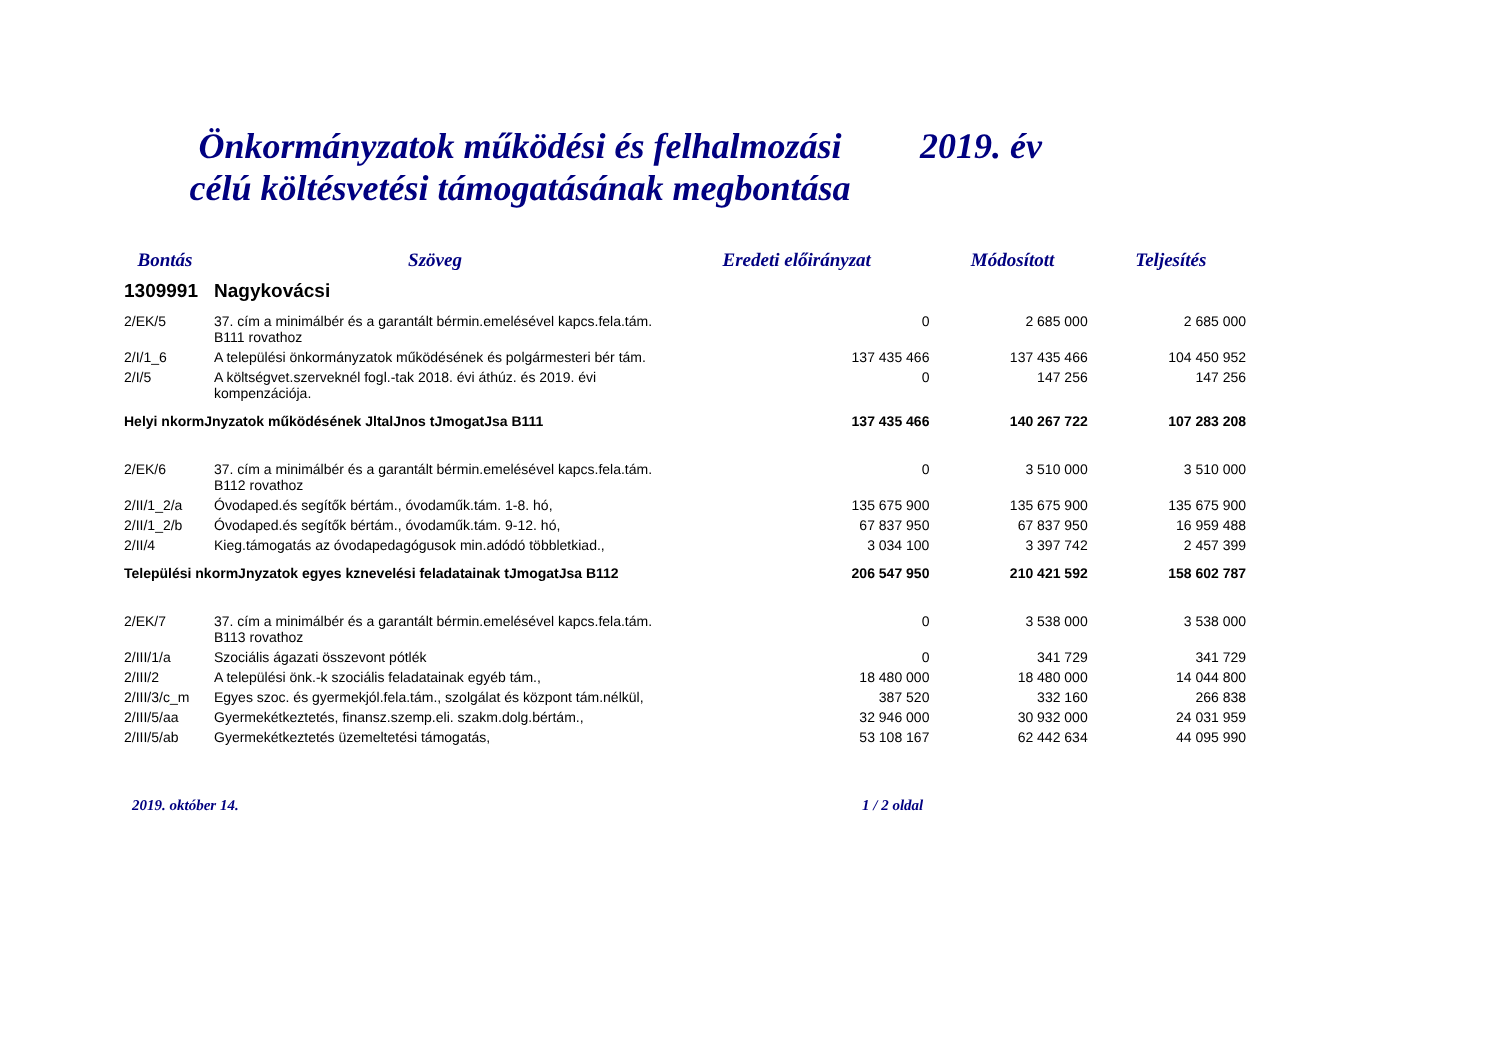Önkormányzatok működési és felhalmozási
célú költésvetési támogatásának megbontása
2019. év
| Bontás | Szöveg | Eredeti előirányzat | Módosított | Teljesítés |
| --- | --- | --- | --- | --- |
| 1309991 | Nagykovácsi | | | |
| 2/EK/5 | 37. cím a minimálbér és a garantált bérmin.emelésével kapcs.fela.tám. B111 rovathoz | 0 | 2 685 000 | 2 685 000 |
| 2/I/1_6 | A települési önkormányzatok működésének és polgármesteri bér tám. | 137 435 466 | 137 435 466 | 104 450 952 |
| 2/I/5 | A költségvet.szerveknél fogl.-tak 2018. évi áthúz. és 2019. évi kompenzációja. | 0 | 147 256 | 147 256 |
| Helyi nkormJnyzatok működésének JltalJnos tJmogatJsa B111 | | 137 435 466 | 140 267 722 | 107 283 208 |
| 2/EK/6 | 37. cím a minimálbér és a garantált bérmin.emelésével kapcs.fela.tám. B112 rovathoz | 0 | 3 510 000 | 3 510 000 |
| 2/II/1_2/a | Óvodaped.és segítők bértám., óvodaműk.tám. 1-8. hó, | 135 675 900 | 135 675 900 | 135 675 900 |
| 2/II/1_2/b | Óvodaped.és segítők bértám., óvodaműk.tám. 9-12. hó, | 67 837 950 | 67 837 950 | 16 959 488 |
| 2/II/4 | Kieg.támogatás az óvodapedagógusok min.adódó többletkiad., | 3 034 100 | 3 397 742 | 2 457 399 |
| Települési nkormJnyzatok egyes kznevelési feladatainak tJmogatJsa B112 | | 206 547 950 | 210 421 592 | 158 602 787 |
| 2/EK/7 | 37. cím a minimálbér és a garantált bérmin.emelésével kapcs.fela.tám. B113 rovathoz | 0 | 3 538 000 | 3 538 000 |
| 2/III/1/a | Szociális ágazati összevont pótlék | 0 | 341 729 | 341 729 |
| 2/III/2 | A települési önk.-k szociális feladatainak egyéb tám., | 18 480 000 | 18 480 000 | 14 044 800 |
| 2/III/3/c_m | Egyes szoc. és gyermekjól.fela.tám., szolgálat és központ tám.nélkül, | 387 520 | 332 160 | 266 838 |
| 2/III/5/aa | Gyermekétkeztetés, finansz.szemp.eli. szakm.dolg.bértám., | 32 946 000 | 30 932 000 | 24 031 959 |
| 2/III/5/ab | Gyermekétkeztetés üzemeltetési támogatás, | 53 108 167 | 62 442 634 | 44 095 990 |
2019. október 14. 1 / 2 oldal